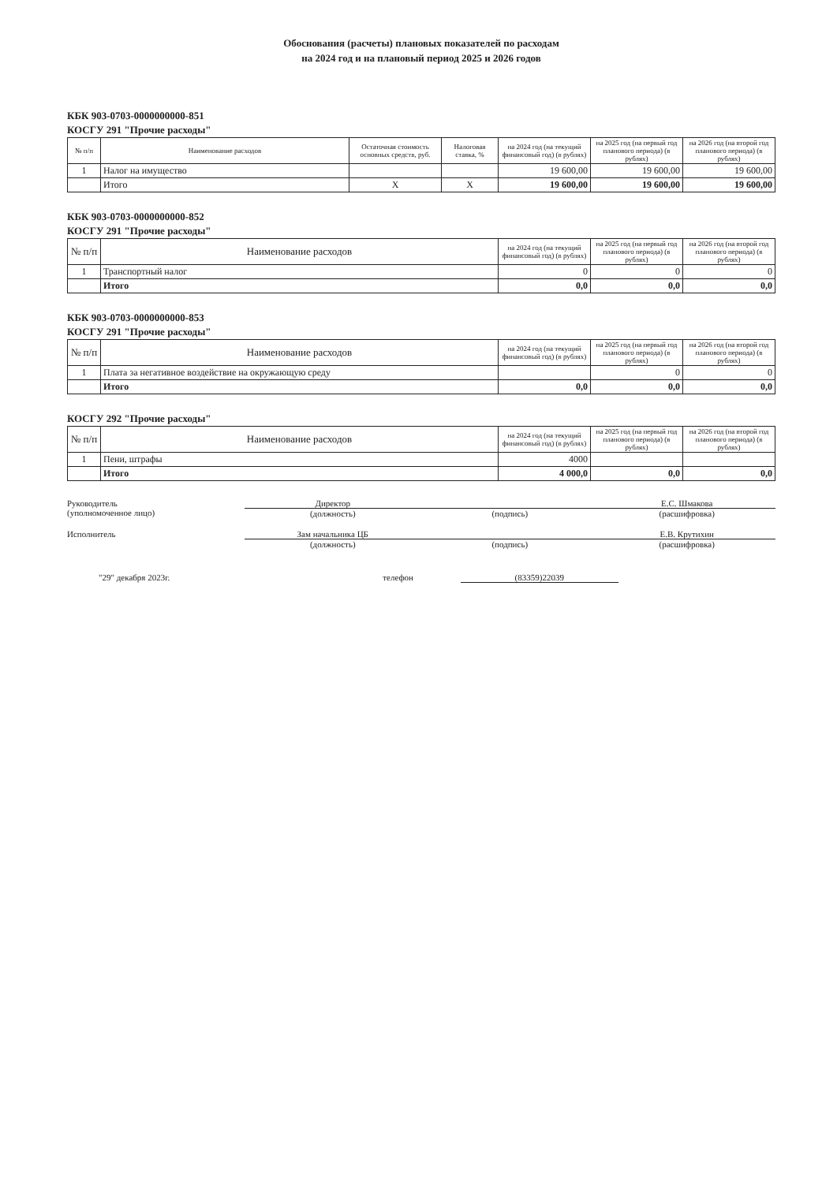Обоснования (расчеты) плановых показателей по расходам
на 2024 год и на плановый период 2025 и 2026 годов
КБК 903-0703-0000000000-851
КОСГУ 291 "Прочие расходы"
| № п/п | Наименование расходов | Остаточная стоимость основных средств, руб. | Налоговая ставка, % | на 2024 год (на текущий финансовый год) (в рублях) | на 2025 год (на первый год планового периода) (в рублях) | на 2026 год (на второй год планового периода) (в рублях) |
| --- | --- | --- | --- | --- | --- | --- |
| 1 | Налог на имущество | | | 19 600,00 | 19 600,00 | 19 600,00 |
| | Итого | X | X | 19 600,00 | 19 600,00 | 19 600,00 |
КБК 903-0703-0000000000-852
КОСГУ 291 "Прочие расходы"
| № п/п | Наименование расходов | на 2024 год (на текущий финансовый год) (в рублях) | на 2025 год (на первый год планового периода) (в рублях) | на 2026 год (на второй год планового периода) (в рублях) |
| --- | --- | --- | --- | --- |
| 1 | Транспортный налог | 0 | 0 | 0 |
| | Итого | 0,0 | 0,0 | 0,0 |
КБК 903-0703-0000000000-853
КОСГУ 291 "Прочие расходы"
| № п/п | Наименование расходов | на 2024 год (на текущий финансовый год) (в рублях) | на 2025 год (на первый год планового периода) (в рублях) | на 2026 год (на второй год планового периода) (в рублях) |
| --- | --- | --- | --- | --- |
| 1 | Плата за негативное воздействие на окружающую среду | | 0 | 0 |
| | Итого | 0,0 | 0,0 | 0,0 |
КОСГУ 292 "Прочие расходы"
| № п/п | Наименование расходов | на 2024 год (на текущий финансовый год) (в рублях) | на 2025 год (на первый год планового периода) (в рублях) | на 2026 год (на второй год планового периода) (в рублях) |
| --- | --- | --- | --- | --- |
| 1 | Пени, штрафы | 4000 | | |
| | Итого | 4 000,0 | 0,0 | 0,0 |
Руководитель
(уполномоченное лицо)
Директор
(должность)
(подпись) Е.С. Шмакова
(расшифровка)
Исполнитель Зам начальника ЦБ
(должность)
(подпись) Е.В. Крутихин
(расшифровка)
"29" декабря 2023г. телефон (83359)22039